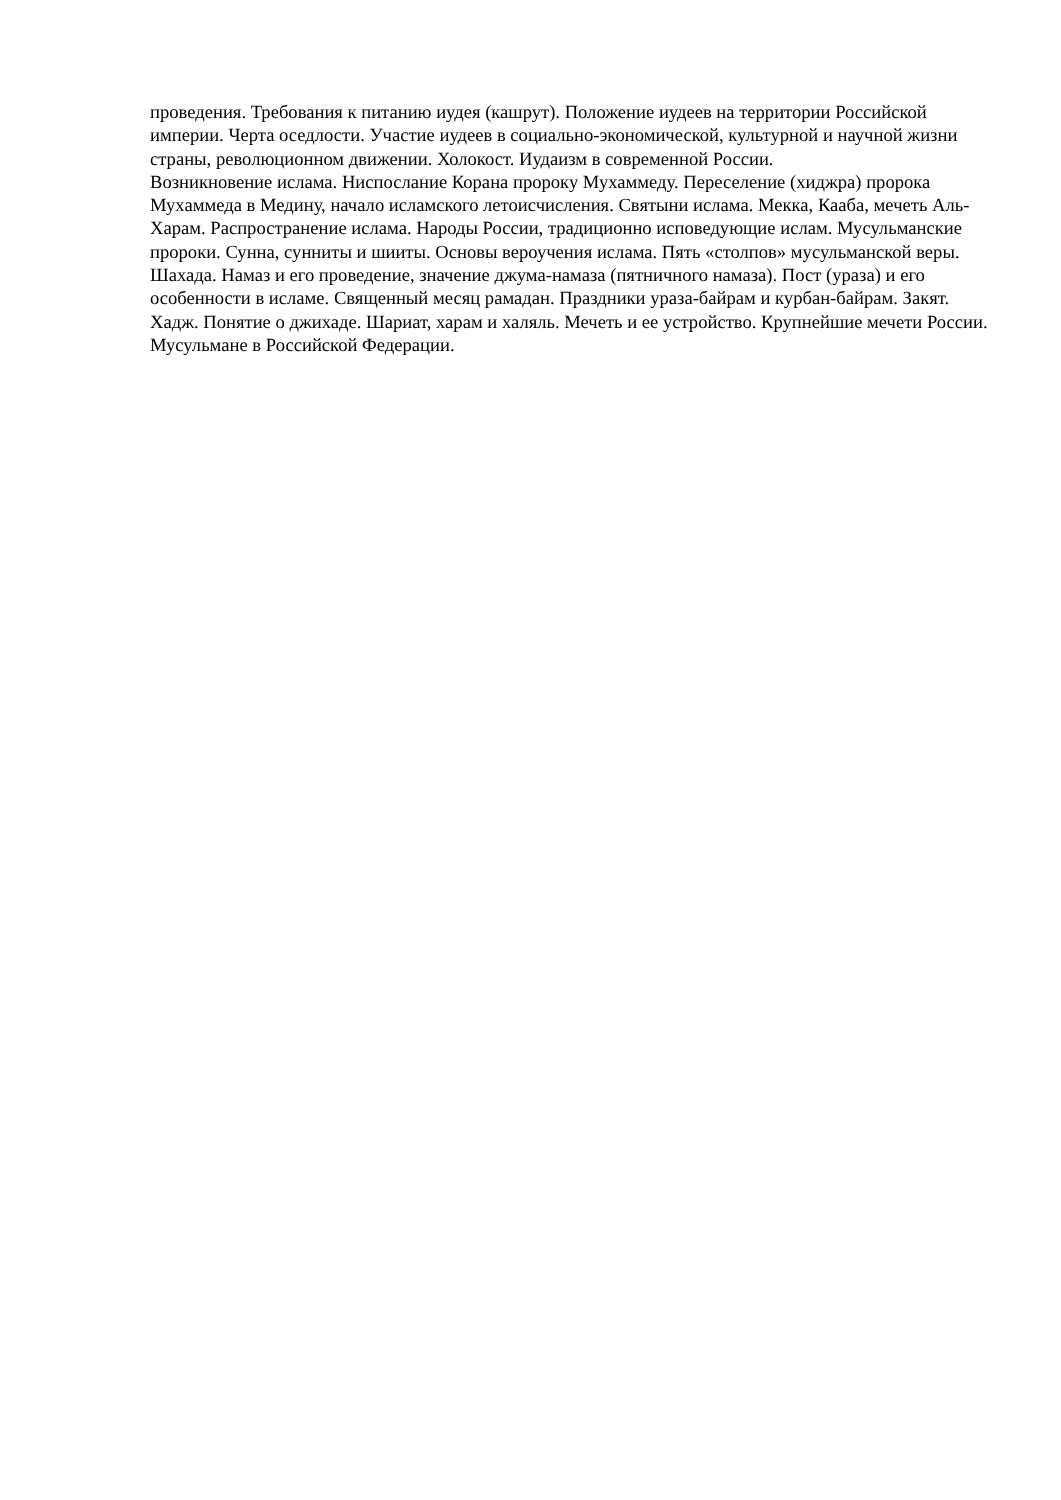проведения. Требования к питанию иудея (кашрут). Положение иудеев на территории Российской империи. Черта оседлости. Участие иудеев в социально-экономической, культурной и научной жизни страны, революционном движении. Холокост. Иудаизм в современной России.
Возникновение ислама. Ниспослание Корана пророку Мухаммеду. Переселение (хиджра) пророка Мухаммеда в Медину, начало исламского летоисчисления. Святыни ислама. Мекка, Кааба, мечеть Аль-Харам. Распространение ислама. Народы России, традиционно исповедующие ислам. Мусульманские пророки. Сунна, сунниты и шииты. Основы вероучения ислама. Пять «столпов» мусульманской веры. Шахада. Намаз и его проведение, значение джума-намаза (пятничного намаза). Пост (ураза) и его особенности в исламе. Священный месяц рамадан. Праздники ураза-байрам и курбан-байрам. Закят. Хадж. Понятие о джихаде. Шариат, харам и халяль. Мечеть и ее устройство. Крупнейшие мечети России. Мусульмане в Российской Федерации.